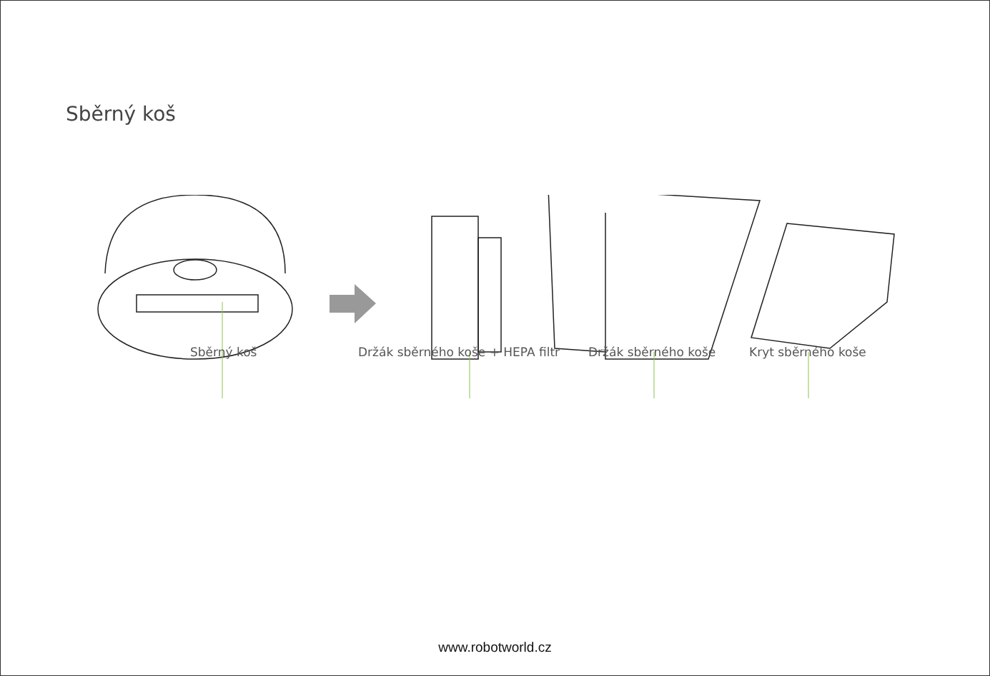Sběrný koš
Sběrný koš
Držák sběrného koše + HEPA filtr
Držák sběrného koše Kryt sběrného koše
www.robotworld.cz